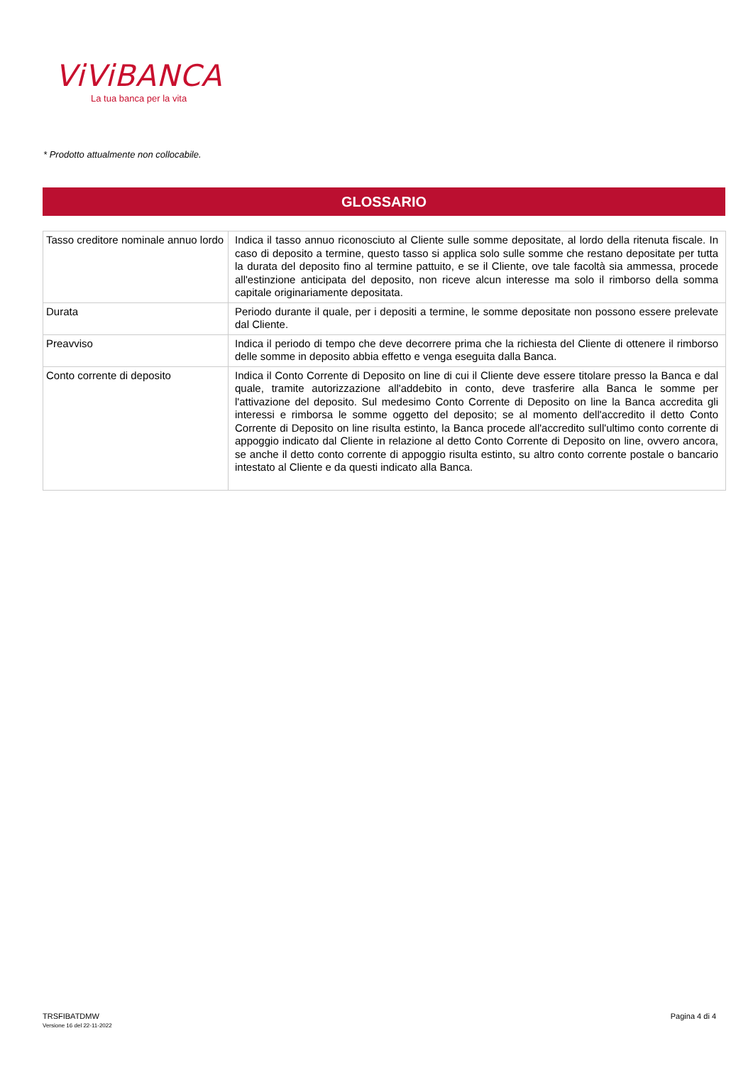ViViBANCA
La tua banca per la vita
* Prodotto attualmente non collocabile.
GLOSSARIO
| Tasso creditore nominale annuo lordo | Indica il tasso annuo riconosciuto al Cliente sulle somme depositate, al lordo della ritenuta fiscale. In caso di deposito a termine, questo tasso si applica solo sulle somme che restano depositate per tutta la durata del deposito fino al termine pattuito, e se il Cliente, ove tale facoltà sia ammessa, procede all'estinzione anticipata del deposito, non riceve alcun interesse ma solo il rimborso della somma capitale originariamente depositata. |
| Durata | Periodo durante il quale, per i depositi a termine, le somme depositate non possono essere prelevate dal Cliente. |
| Preavviso | Indica il periodo di tempo che deve decorrere prima che la richiesta del Cliente di ottenere il rimborso delle somme in deposito abbia effetto e venga eseguita dalla Banca. |
| Conto corrente di deposito | Indica il Conto Corrente di Deposito on line di cui il Cliente deve essere titolare presso la Banca e dal quale, tramite autorizzazione all'addebito in conto, deve trasferire alla Banca le somme per l'attivazione del deposito. Sul medesimo Conto Corrente di Deposito on line la Banca accredita gli interessi e rimborsa le somme oggetto del deposito; se al momento dell'accredito il detto Conto Corrente di Deposito on line risulta estinto, la Banca procede all'accredito sull'ultimo conto corrente di appoggio indicato dal Cliente in relazione al detto Conto Corrente di Deposito on line, ovvero ancora, se anche il detto conto corrente di appoggio risulta estinto, su altro conto corrente postale o bancario intestato al Cliente e da questi indicato alla Banca. |
TRSFIBATDMW
Versione 16 del 22-11-2022
Pagina 4 di 4